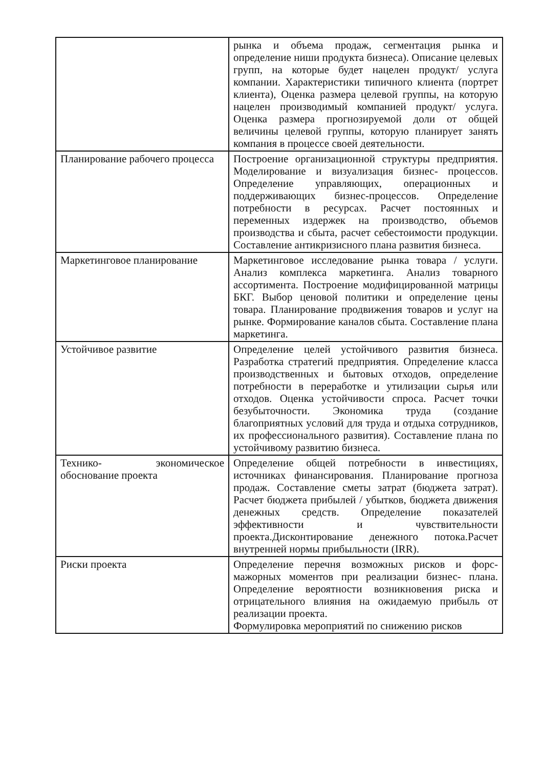| | рынка и объема продаж, сегментация рынка и определение ниши продукта бизнеса). Описание целевых групп, на которые будет нацелен продукт/ услуга компании. Характеристики типичного клиента (портрет клиента), Оценка размера целевой группы, на которую нацелен производимый компанией продукт/ услуга. Оценка размера прогнозируемой доли от общей величины целевой группы, которую планирует занять компания в процессе своей деятельности. |
| Планирование рабочего процесса | Построение организационной структуры предприятия. Моделирование и визуализация бизнес- процессов. Определение управляющих, операционных и поддерживающих бизнес-процессов. Определение потребности в ресурсах. Расчет постоянных и переменных издержек на производство, объемов производства и сбыта, расчет себестоимости продукции. Составление антикризисного плана развития бизнеса. |
| Маркетинговое планирование | Маркетинговое исследование рынка товара / услуги. Анализ комплекса маркетинга. Анализ товарного ассортимента. Построение модифицированной матрицы БКГ. Выбор ценовой политики и определение цены товара. Планирование продвижения товаров и услуг на рынке. Формирование каналов сбыта. Составление плана маркетинга. |
| Устойчивое развитие | Определение целей устойчивого развития бизнеса. Разработка стратегий предприятия. Определение класса производственных и бытовых отходов, определение потребности в переработке и утилизации сырья или отходов. Оценка устойчивости спроса. Расчет точки безубыточности. Экономика труда (создание благоприятных условий для труда и отдыха сотрудников, их профессионального развития). Составление плана по устойчивому развитию бизнеса. |
| Технико- экономическое обоснование проекта | Определение общей потребности в инвестициях, источниках финансирования. Планирование прогноза продаж. Составление сметы затрат (бюджета затрат). Расчет бюджета прибылей / убытков, бюджета движения денежных средств. Определение показателей эффективности и чувствительности проекта.Дисконтирование денежного потока.Расчет внутренней нормы прибыльности (IRR). |
| Риски проекта | Определение перечня возможных рисков и форс-мажорных моментов при реализации бизнес- плана. Определение вероятности возникновения риска и отрицательного влияния на ожидаемую прибыль от реализации проекта. Формулировка мероприятий по снижению рисков |